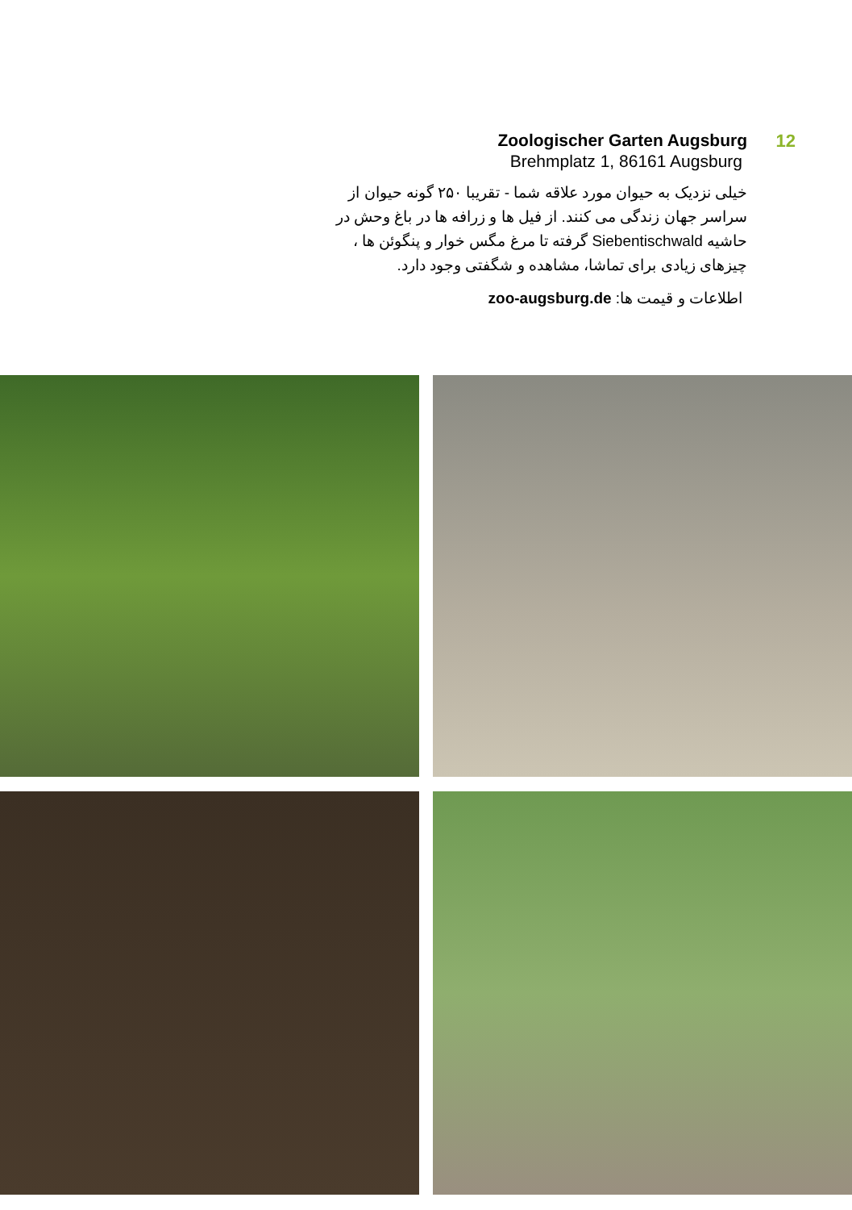Zoologischer Garten Augsburg
Brehmplatz 1, 86161 Augsburg
خیلی نزدیک به حیوان مورد علاقه شما - تقریبا ۲۵۰ گونه حیوان از سراسر جهان زندگی می کنند. از فیل ها و زرافه ها در باغ وحش در حاشیه Siebentischwald گرفته تا مرغ مگس خوار و پنگوئن ها ، چیزهای زیادی برای تماشا، مشاهده و شگفتی وجود دارد.
اطلاعات و قیمت ها: zoo-augsburg.de
12